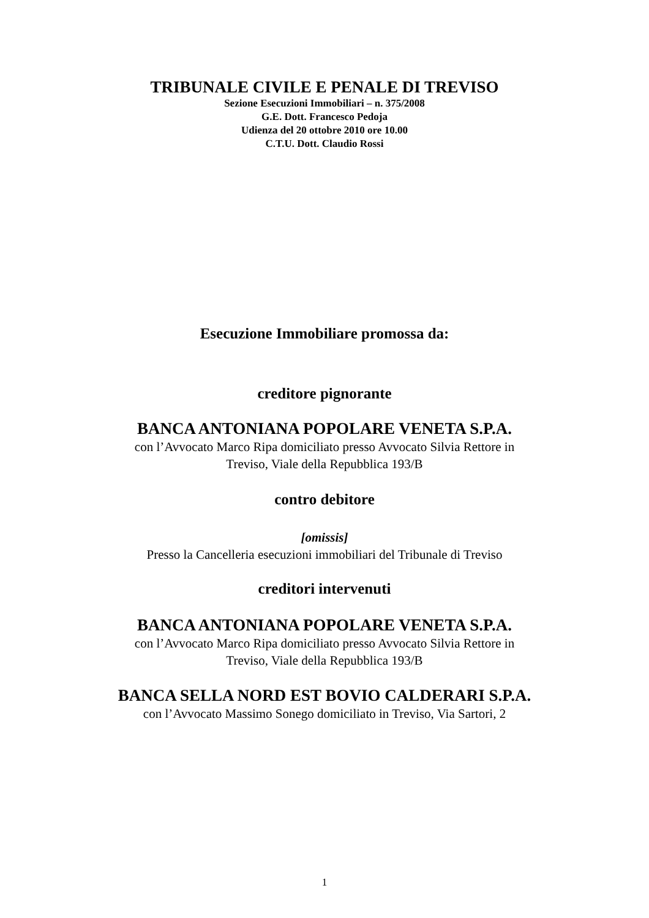TRIBUNALE CIVILE E PENALE DI TREVISO
Sezione Esecuzioni Immobiliari – n. 375/2008
G.E. Dott. Francesco Pedoja
Udienza del 20 ottobre 2010 ore 10.00
C.T.U. Dott. Claudio Rossi
Esecuzione Immobiliare promossa da:
creditore pignorante
BANCA ANTONIANA POPOLARE VENETA S.P.A.
con l’Avvocato Marco Ripa domiciliato presso Avvocato Silvia Rettore in
Treviso, Viale della Repubblica 193/B
contro debitore
[omissis]
Presso la Cancelleria esecuzioni immobiliari del Tribunale di Treviso
creditori intervenuti
BANCA ANTONIANA POPOLARE VENETA S.P.A.
con l’Avvocato Marco Ripa domiciliato presso Avvocato Silvia Rettore in
Treviso, Viale della Repubblica 193/B
BANCA SELLA NORD EST BOVIO CALDERARI S.P.A.
con l’Avvocato Massimo Sonego domiciliato in Treviso, Via Sartori, 2
1